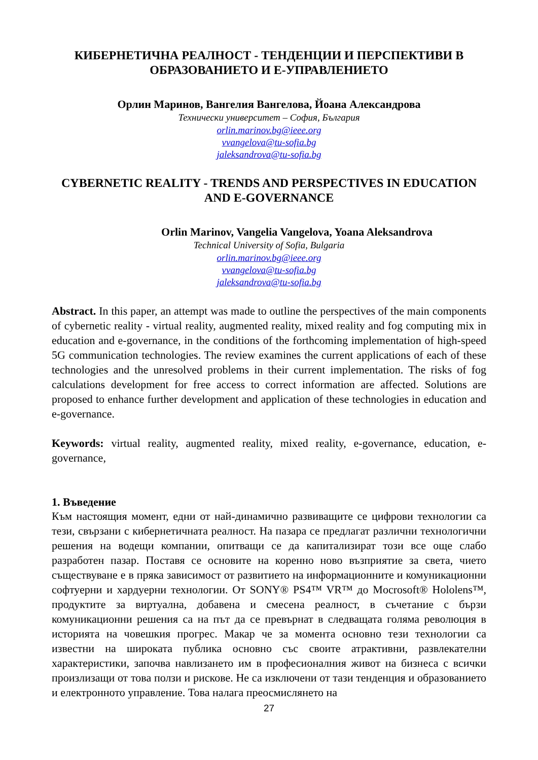КИБЕРНЕТИЧНА РЕАЛНОСТ - ТЕНДЕНЦИИ И ПЕРСПЕКТИВИ В ОБРАЗОВАНИЕТО И Е-УПРАВЛЕНИЕТО
Орлин Маринов, Вангелия Вангелова, Йоана Александрова
Технически университет – София, България
orlin.marinov.bg@ieee.org
vvangelova@tu-sofia.bg
jaleksandrova@tu-sofia.bg
CYBERNETIC REALITY - TRENDS AND PERSPECTIVES IN EDUCATION AND E-GOVERNANCE
Orlin Marinov, Vangelia Vangelova, Yoana Aleksandrova
Technical University of Sofia, Bulgaria
orlin.marinov.bg@ieee.org
vvangelova@tu-sofia.bg
jaleksandrova@tu-sofia.bg
Abstract. In this paper, an attempt was made to outline the perspectives of the main components of cybernetic reality - virtual reality, augmented reality, mixed reality and fog computing mix in education and e-governance, in the conditions of the forthcoming implementation of high-speed 5G communication technologies. The review examines the current applications of each of these technologies and the unresolved problems in their current implementation. The risks of fog calculations development for free access to correct information are affected. Solutions are proposed to enhance further development and application of these technologies in education and e-governance.
Keywords: virtual reality, augmented reality, mixed reality, e-governance, education, e-governance,
1. Въведение
Към настоящия момент, едни от най-динамично развиващите се цифрови технологии са тези, свързани с кибернетичната реалност. На пазара се предлагат различни технологични решения на водещи компании, опитващи се да капитализират този все още слабо разработен пазар. Поставя се основите на коренно ново възприятие за света, чието съществуване е в пряка зависимост от развитието на информационните и комуникационни софтуерни и хардуерни технологии. От SONY® PS4™ VR™ до Mocrosoft® Hololens™, продуктите за виртуална, добавена и смесена реалност, в съчетание с бързи комуникационни решения са на път да се превърнат в следващата голяма революция в историята на човешкия прогрес. Макар че за момента основно тези технологии са известни на широката публика основно със своите атрактивни, развлекателни характеристики, започва навлизането им в професионалния живот на бизнеса с всички произлизащи от това ползи и рискове. Не са изключени от тази тенденция и образованието и електронното управление. Това налага преосмислянето на
27